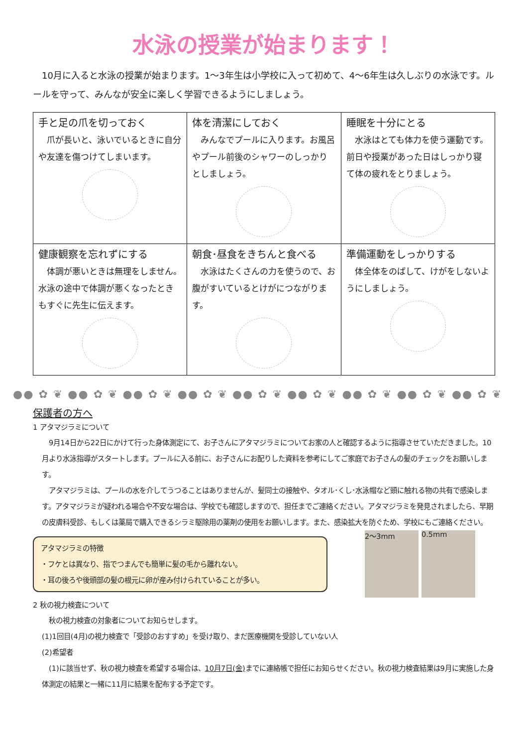水泳の授業が始まります！
10月に入ると水泳の授業が始まります。1～3年生は小学校に入って初めて、4～6年生は久しぶりの水泳です。ルールを守って、みんなが安全に楽しく学習できるようにしましょう。
| 手と足の爪を切っておく 爪が長いと、泳いでいるときに自分や友達を傷つけてしまいます。 | 体を清潔にしておく みんなでプールに入ります。お風呂やプール前後のシャワーのしっかりとしましょう。 | 睡眠を十分にとる 水泳はとても体力を使う運動です。前日や授業があった日はしっかり寝て体の疲れをとりましょう。 |
| 健康観察を忘れずにする 体調が悪いときは無理をしません。水泳の途中で体調が悪くなったときもすぐに先生に伝えます。 | 朝食･昼食をきちんと食べる 水泳はたくさんの力を使うので、お腹がすいているとけがにつながります。 | 準備運動をしっかりする 体全体をのばして、けがをしないようにしましょう。 |
●● ✿ ❦ ●● ✿ ❦ ●● ✿ ❦ ●● ✿ ❦ ●● ✿ ❦ ●● ✿ ❦ ●● ✿ ❦ ●● ✿ ❦ ●● ✿ ❦
保護者の方へ
1 アタマジラミについて
　9月14日から22日にかけて行った身体測定にて、お子さんにアタマジラミについてお家の人と確認するように指導させていただきました。10月より水泳指導がスタートします。プールに入る前に、お子さんにお配りした資料を参考にしてご家庭でお子さんの髪のチェックをお願いします。
　アタマジラミは、プールの水を介してうつることはありませんが、髪同士の接触や、タオル･くし･水泳帽など頭に触れる物の共有で感染します。アタマジラミが疑われる場合や不安な場合は、学校でも確認しますので、担任までご連絡ください。アタマジラミを発見されましたら、早期の皮膚科受診、もしくは薬局で購入できるシラミ駆除用の薬剤の使用をお願いします。また、感染拡大を防ぐため、学校にもご連絡ください。
アタマジラミの特徴
・フケとは異なり、指でつまんでも簡単に髪の毛から離れない。
・耳の後ろや後頭部の髪の根元に卵が産み付けられていることが多い。
2～3mm 0.5mm
2 秋の視力検査について
　秋の視力検査の対象者についてお知らせします。
(1)1回目(4月)の視力検査で「受診のおすすめ」を受け取り、まだ医療機関を受診していない人
(2)希望者
　(1)に該当せず、秋の視力検査を希望する場合は、10月7日(金) までに連絡帳で担任にお知らせください。秋の視力検査結果は9月に実施した身体測定の結果と一緒に11月に結果を配布する予定です。